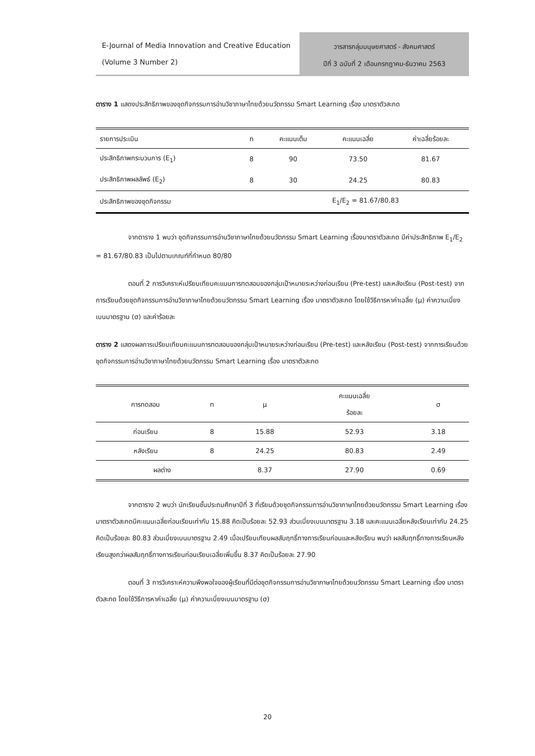E-Journal of Media Innovation and Creative Education (Volume 3 Number 2)
วารสารกลุ่มมนุษยศาสตร์ - สังคมศาสตร์
ปีที่ 3 ฉบับที่ 2 เดือนกรกฎาคม-ธันวาคม 2563
ตาราง 1 แสดงประสิทธิภาพของชุดกิจกรรมการอ่านวิชาภาษาไทยด้วยนวัตกรรม Smart Learning เรื่อง มาตราตัวสะกด
| รายการประเมิน | n | คะแนนเต็ม | คะแนนเฉลี่ย | ค่าเฉลี่ยร้อยละ |
| --- | --- | --- | --- | --- |
| ประสิทธิภาพกระบวนการ (E<sub>1</sub>) | 8 | 90 | 73.50 | 81.67 |
| ประสิทธิภาพผลลัพธ์ (E<sub>2</sub>) | 8 | 30 | 24.25 | 80.83 |
| ประสิทธิภาพของชุดกิจกรรม | | E<sub>1</sub>/E<sub>2</sub> = 81.67/80.83 | | |
จากตาราง 1 พบว่า ชุดกิจกรรมการอ่านวิชาภาษาไทยด้วยนวัตกรรม Smart Learning เรื่องมาตราตัวสะกด มีค่าประสิทธิภาพ E<sub>1</sub>/E<sub>2</sub> = 81.67/80.83 เป็นไปตามเกณฑ์ที่กำหนด 80/80
ตอนที่ 2 การวิเคราะห์เปรียบเทียบคะแนนการทดสอบของกลุ่มเป้าหมายระหว่างก่อนเรียน (Pre-test) และหลังเรียน (Post-test) จากการเรียนด้วยชุดกิจกรรมการอ่านวิชาภาษาไทยด้วยนวัตกรรม Smart Learning เรื่อง มาตราตัวสะกด โดยใช้วิธีการหาค่าเฉลี่ย (μ) ค่าความเบี่ยงเบนมาตรฐาน (σ) และค่าร้อยละ
ตาราง 2 แสดงผลการเปรียบเทียบคะแนนการทดสอบของกลุ่มเป้าหมายระหว่างก่อนเรียน (Pre-test) และหลังเรียน (Post-test) จากการเรียนด้วยชุดกิจกรรมการอ่านวิชาภาษาไทยด้วยนวัตกรรม Smart Learning เรื่อง มาตราตัวสะกด
| การทดสอบ | n | μ | คะแนนเฉลี่ย ร้อยละ | σ |
| --- | --- | --- | --- | --- |
| ก่อนเรียน | 8 | 15.88 | 52.93 | 3.18 |
| หลังเรียน | 8 | 24.25 | 80.83 | 2.49 |
| ผลต่าง | | 8.37 | 27.90 | 0.69 |
จากตาราง 2 พบว่า นักเรียนชั้นประถมศึกษาปีที่ 3 ที่เรียนด้วยชุดกิจกรรมการอ่านวิชาภาษาไทยด้วยนวัตกรรม Smart Learning เรื่อง มาตราตัวสะกดมีคะแนนเฉลี่ยก่อนเรียนเท่ากับ 15.88 คิดเป็นร้อยละ 52.93 ส่วนเบี่ยงเบนมาตรฐาน 3.18 และคะแนนเฉลี่ยหลังเรียนเท่ากับ 24.25 คิดเป็นร้อยละ 80.83 ส่วนเบี่ยงเบนมาตรฐาน 2.49 เมื่อเปรียบเทียบผลสัมฤทธิ์ทางการเรียนก่อนและหลังเรียน พบว่า ผลสัมฤทธิ์ทางการเรียนหลังเรียนสูงกว่าผลสัมฤทธิ์ทางการเรียนก่อนเรียนเฉลี่ยเพิ่มขึ้น 8.37 คิดเป็นร้อยละ 27.90
ตอนที่ 3 การวิเคราะห์ความพึงพอใจของผู้เรียนที่มีต่อชุดกิจกรรมการอ่านวิชาภาษาไทยด้วยนวัตกรรม Smart Learning เรื่อง มาตราตัวสะกด โดยใช้วิธีการหาค่าเฉลี่ย (μ) ค่าความเบี่ยงเบนมาตรฐาน (σ)
20